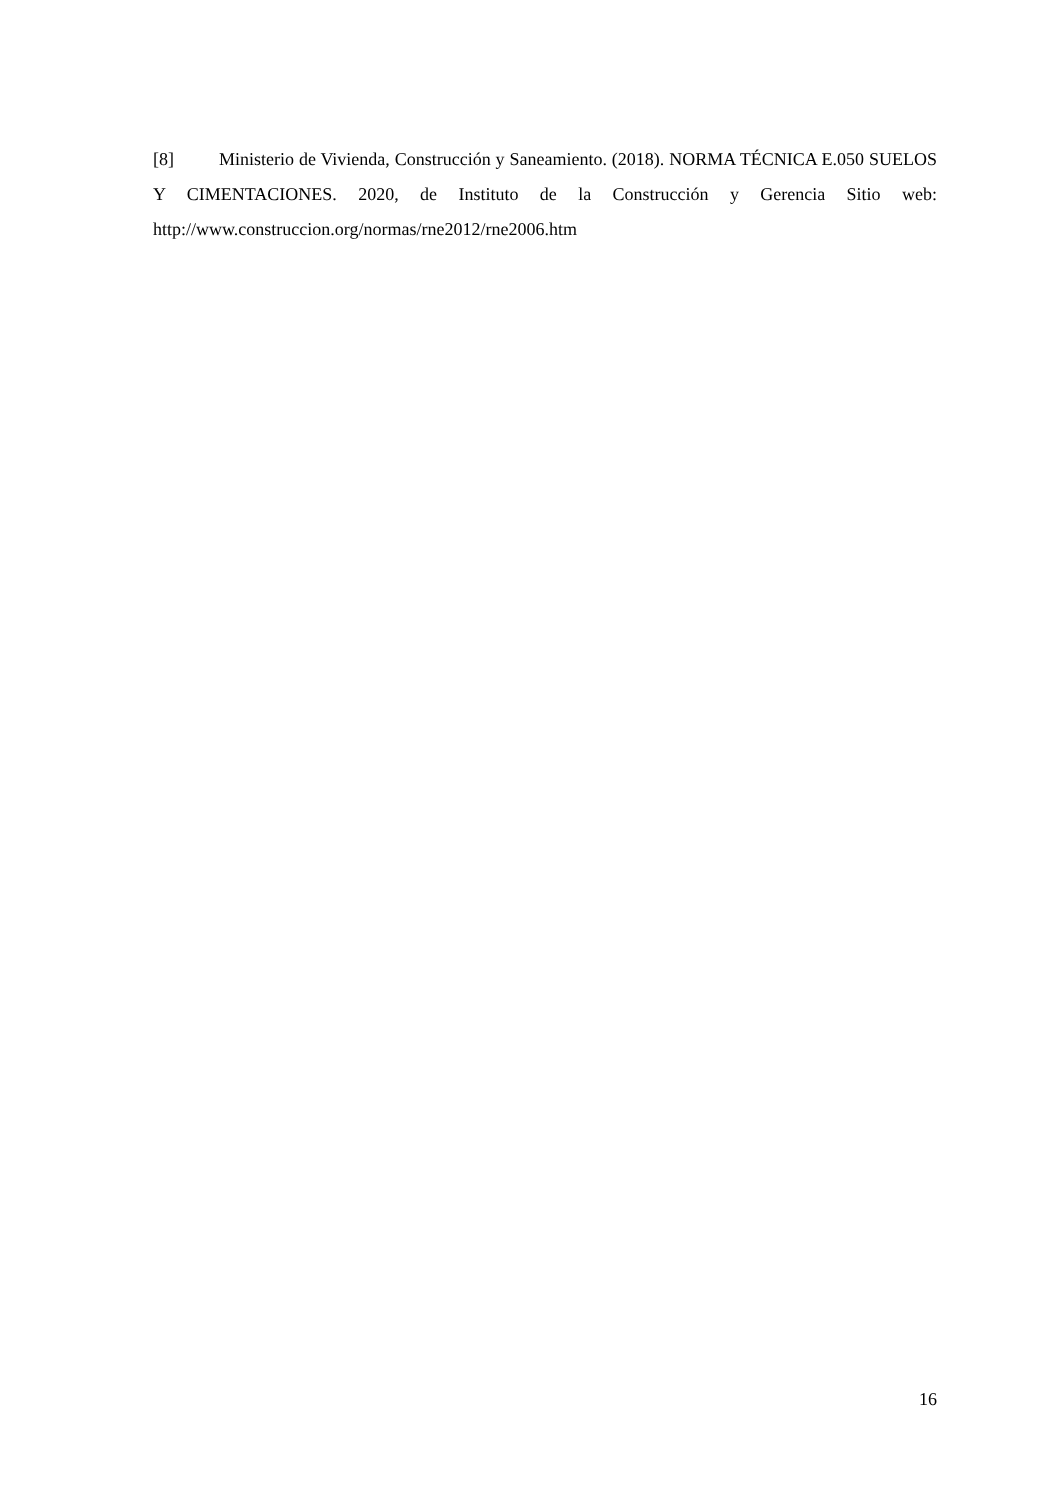[8] Ministerio de Vivienda, Construcción y Saneamiento. (2018). NORMA TÉCNICA E.050 SUELOS Y CIMENTACIONES. 2020, de Instituto de la Construcción y Gerencia Sitio web: http://www.construccion.org/normas/rne2012/rne2006.htm
16